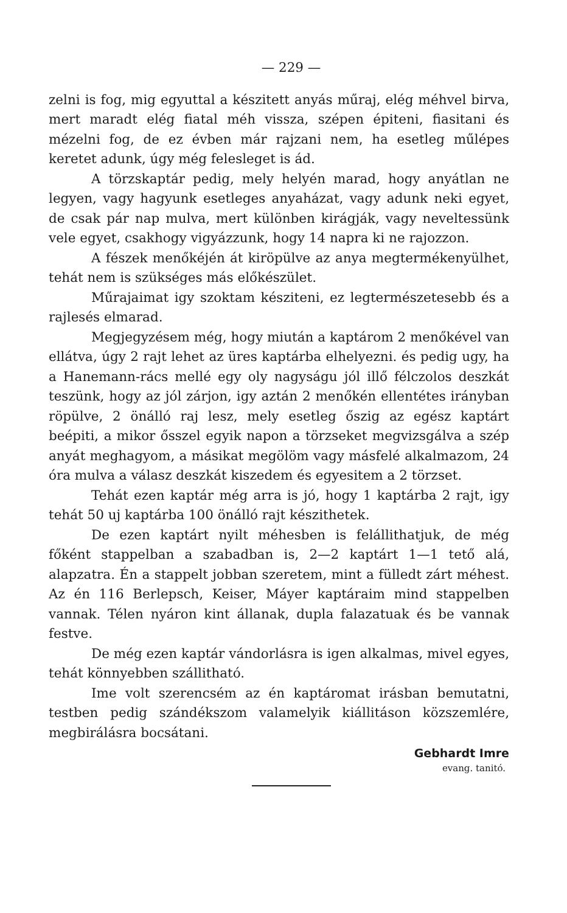— 229 —
zelni is fog, mig egyuttal a készitett anyás műraj, elég méhvel birva, mert maradt elég fiatal méh vissza, szépen épiteni, fiasitani és mézelni fog, de ez évben már rajzani nem, ha esetleg műlépes keretet adunk, úgy még felesleget is ád.
A törzskaptár pedig, mely helyén marad, hogy anyátlan ne legyen, vagy hagyunk esetleges anyaházat, vagy adunk neki egyet, de csak pár nap mulva, mert különben kirágják, vagy neveltessünk vele egyet, csakhogy vigyázzunk, hogy 14 napra ki ne rajozzon.
A fészek menőkéjén át kiröpülve az anya megtermékenyülhet, tehát nem is szükséges más előkészület.
Műrajaimat igy szoktam késziteni, ez legtermészetesebb és a rajlesés elmarad.
Megjegyzésem még, hogy miután a kaptárom 2 menőkével van ellátva, úgy 2 rajt lehet az üres kaptárba elhelyezni. és pedig ugy, ha a Hanemann-rács mellé egy oly nagyságu jól illő félczolos deszkát teszünk, hogy az jól zárjon, igy aztán 2 menőkén ellentétes irányban röpülve, 2 önálló raj lesz, mely esetleg őszig az egész kaptárt beépiti, a mikor ősszel egyik napon a törzseket megvizsgálva a szép anyát meghagyom, a másikat megölöm vagy másfelé alkalmazom, 24 óra mulva a válasz deszkát kiszedem és egyesitem a 2 törzset.
Tehát ezen kaptár még arra is jó, hogy 1 kaptárba 2 rajt, igy tehát 50 uj kaptárba 100 önálló rajt készithetek.
De ezen kaptárt nyilt méhesben is felállithatjuk, de még főként stappelban a szabadban is, 2—2 kaptárt 1—1 tető alá, alapzatra. Én a stappelt jobban szeretem, mint a fülledt zárt méhest. Az én 116 Berlepsch, Keiser, Máyer kaptáraim mind stappelben vannak. Télen nyáron kint állanak, dupla falazatuak és be vannak festve.
De még ezen kaptár vándorlásra is igen alkalmas, mivel egyes, tehát könnyebben szállitható.
Ime volt szerencsém az én kaptáromat irásban bemutatni, testben pedig szándékszom valamelyik kiállitáson közszemlére, megbirálásra bocsátani.
Gebhardt Imre
evang. tanitó.